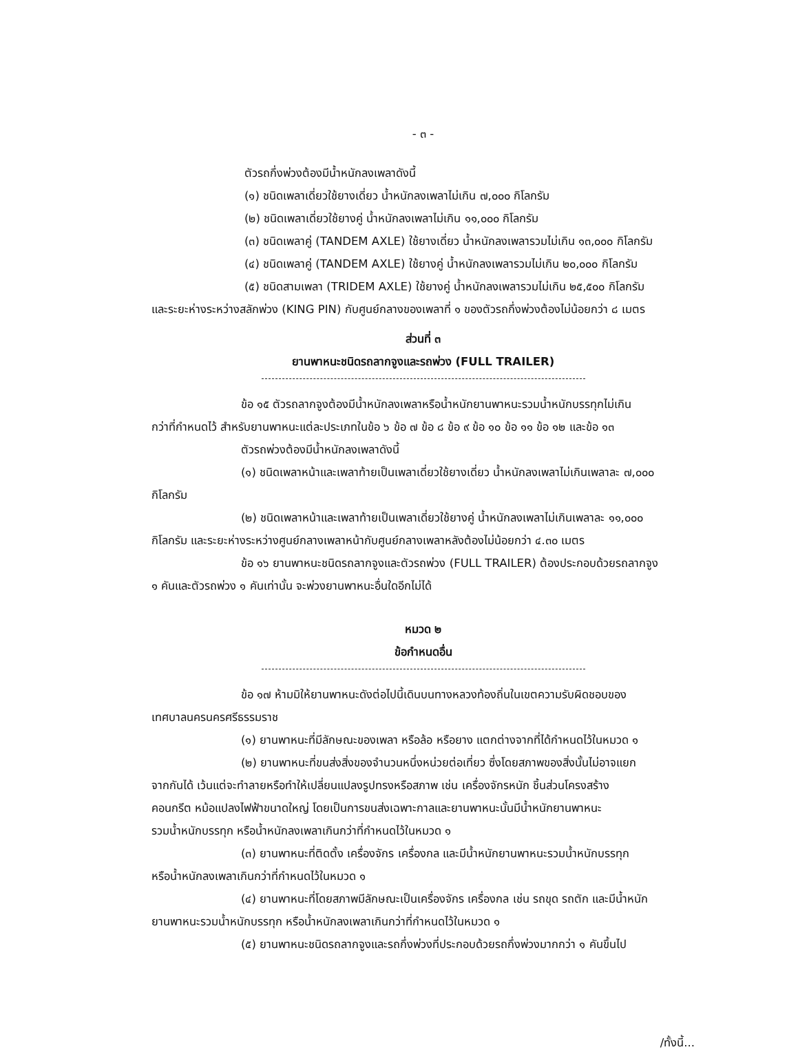- ๓ -
ตัวรถกึ่งพ่วงต้องมีน้ำหนักลงเพลาดังนี้
(๑) ชนิดเพลาเดี่ยวใช้ยางเดี่ยว น้ำหนักลงเพลาไม่เกิน ๗,๐๐๐ กิโลกรัม
(๒) ชนิดเพลาเดี่ยวใช้ยางคู่ น้ำหนักลงเพลาไม่เกิน ๑๑,๐๐๐ กิโลกรัม
(๓) ชนิดเพลาคู่ (TANDEM AXLE) ใช้ยางเดี่ยว น้ำหนักลงเพลารวมไม่เกิน ๑๓,๐๐๐ กิโลกรัม
(๔) ชนิดเพลาคู่ (TANDEM AXLE) ใช้ยางคู่ น้ำหนักลงเพลารวมไม่เกิน ๒๐,๐๐๐ กิโลกรัม
(๕) ชนิดสามเพลา (TRIDEM AXLE) ใช้ยางคู่ น้ำหนักลงเพลารวมไม่เกิน ๒๕,๕๐๐ กิโลกรัม
และระยะห่างระหว่างสลักพ่วง (KING PIN) กับศูนย์กลางของเพลาที่ ๑ ของตัวรถกึ่งพ่วงต้องไม่น้อยกว่า ๘ เมตร
ส่วนที่ ๓
ยานพาหนะชนิดรถลากจูงและรถพ่วง (FULL TRAILER)
ข้อ ๑๕ ตัวรถลากจูงต้องมีน้ำหนักลงเพลาหรือน้ำหนักยานพาหนะรวมน้ำหนักบรรทุกไม่เกิน
กว่าที่กำหนดไว้ สำหรับยานพาหนะแต่ละประเภทในข้อ ๖ ข้อ ๗ ข้อ ๘ ข้อ ๙ ข้อ ๑๐ ข้อ ๑๑ ข้อ ๑๒ และข้อ ๑๓
ตัวรถพ่วงต้องมีน้ำหนักลงเพลาดังนี้
(๑) ชนิดเพลาหน้าและเพลาท้ายเป็นเพลาเดี่ยวใช้ยางเดี่ยว น้ำหนักลงเพลาไม่เกินเพลาละ ๗,๐๐๐
กิโลกรัม
(๒) ชนิดเพลาหน้าและเพลาท้ายเป็นเพลาเดี่ยวใช้ยางคู่ น้ำหนักลงเพลาไม่เกินเพลาละ ๑๑,๐๐๐
กิโลกรัม และระยะห่างระหว่างศูนย์กลางเพลาหน้ากับศูนย์กลางเพลาหลังต้องไม่น้อยกว่า ๔.๓๐ เมตร
ข้อ ๑๖ ยานพาหนะชนิดรถลากจูงและตัวรถพ่วง (FULL TRAILER) ต้องประกอบด้วยรถลากจูง
๑ คันและตัวรถพ่วง ๑ คันเท่านั้น จะพ่วงยานพาหนะอื่นใดอีกไม่ได้
หมวด ๒
ข้อกำหนดอื่น
ข้อ ๑๗ ห้ามมิให้ยานพาหนะดังต่อไปนี้เดินบนทางหลวงท้องถิ่นในเขตความรับผิดชอบของ
เทศบาลนครนครศรีธรรมราช
(๑) ยานพาหนะที่มีลักษณะของเพลา หรือล้อ หรือยาง แตกต่างจากที่ได้กำหนดไว้ในหมวด ๑
(๒) ยานพาหนะที่ขนส่งสิ่งของจำนวนหนึ่งหน่วยต่อเที่ยว ซึ่งโดยสภาพของสิ่งนั้นไม่อาจแยก
จากกันได้ เว้นแต่จะทำลายหรือทำให้เปลี่ยนแปลงรูปทรงหรือสภาพ เช่น เครื่องจักรหนัก ชิ้นส่วนโครงสร้าง
คอนกรีต หม้อแปลงไฟฟ้าขนาดใหญ่ โดยเป็นการขนส่งเฉพาะกาลและยานพาหนะนั้นมีน้ำหนักยานพาหนะ
รวมน้ำหนักบรรทุก หรือน้ำหนักลงเพลาเกินกว่าที่กำหนดไว้ในหมวด ๑
(๓) ยานพาหนะที่ติดตั้ง เครื่องจักร เครื่องกล และมีน้ำหนักยานพาหนะรวมน้ำหนักบรรทุก
หรือน้ำหนักลงเพลาเกินกว่าที่กำหนดไว้ในหมวด ๑
(๔) ยานพาหนะที่โดยสภาพมีลักษณะเป็นเครื่องจักร เครื่องกล เช่น รถขุด รถตัก และมีน้ำหนัก
ยานพาหนะรวมน้ำหนักบรรทุก หรือน้ำหนักลงเพลาเกินกว่าที่กำหนดไว้ในหมวด ๑
(๕) ยานพาหนะชนิดรถลากจูงและรถกึ่งพ่วงที่ประกอบด้วยรถกึ่งพ่วงมากกว่า ๑ คันขึ้นไป
/ทั้งนี้...